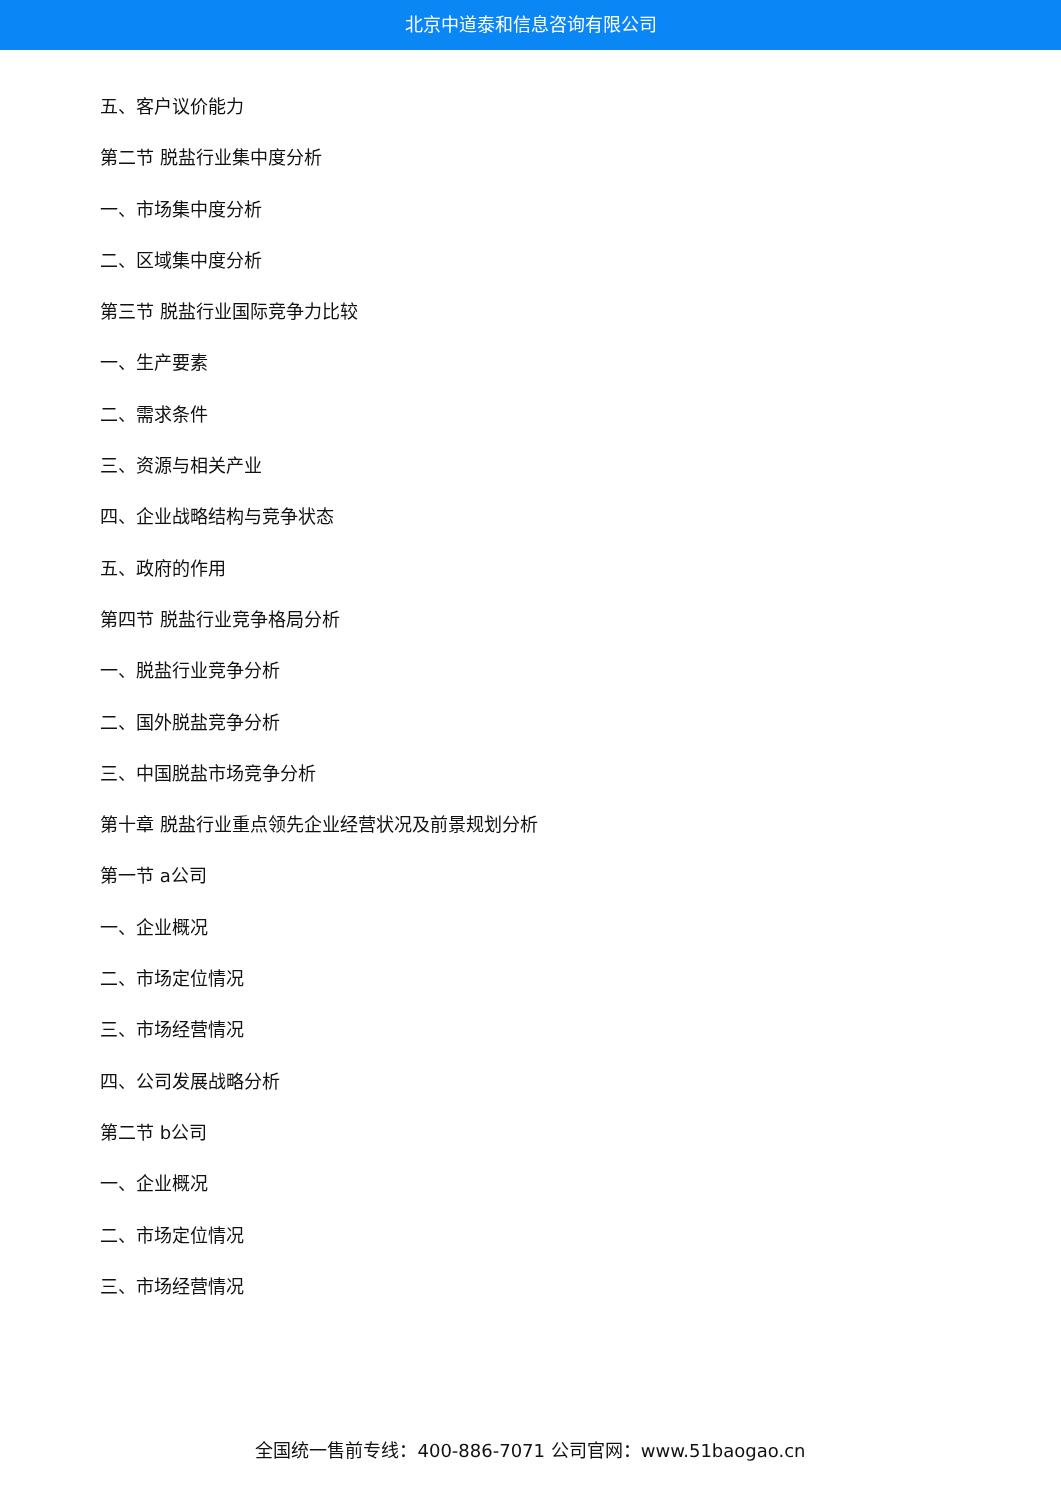北京中道泰和信息咨询有限公司
五、客户议价能力
第二节 脱盐行业集中度分析
一、市场集中度分析
二、区域集中度分析
第三节 脱盐行业国际竞争力比较
一、生产要素
二、需求条件
三、资源与相关产业
四、企业战略结构与竞争状态
五、政府的作用
第四节 脱盐行业竞争格局分析
一、脱盐行业竞争分析
二、国外脱盐竞争分析
三、中国脱盐市场竞争分析
第十章 脱盐行业重点领先企业经营状况及前景规划分析
第一节 a公司
一、企业概况
二、市场定位情况
三、市场经营情况
四、公司发展战略分析
第二节 b公司
一、企业概况
二、市场定位情况
三、市场经营情况
全国统一售前专线：400-886-7071 公司官网：www.51baogao.cn